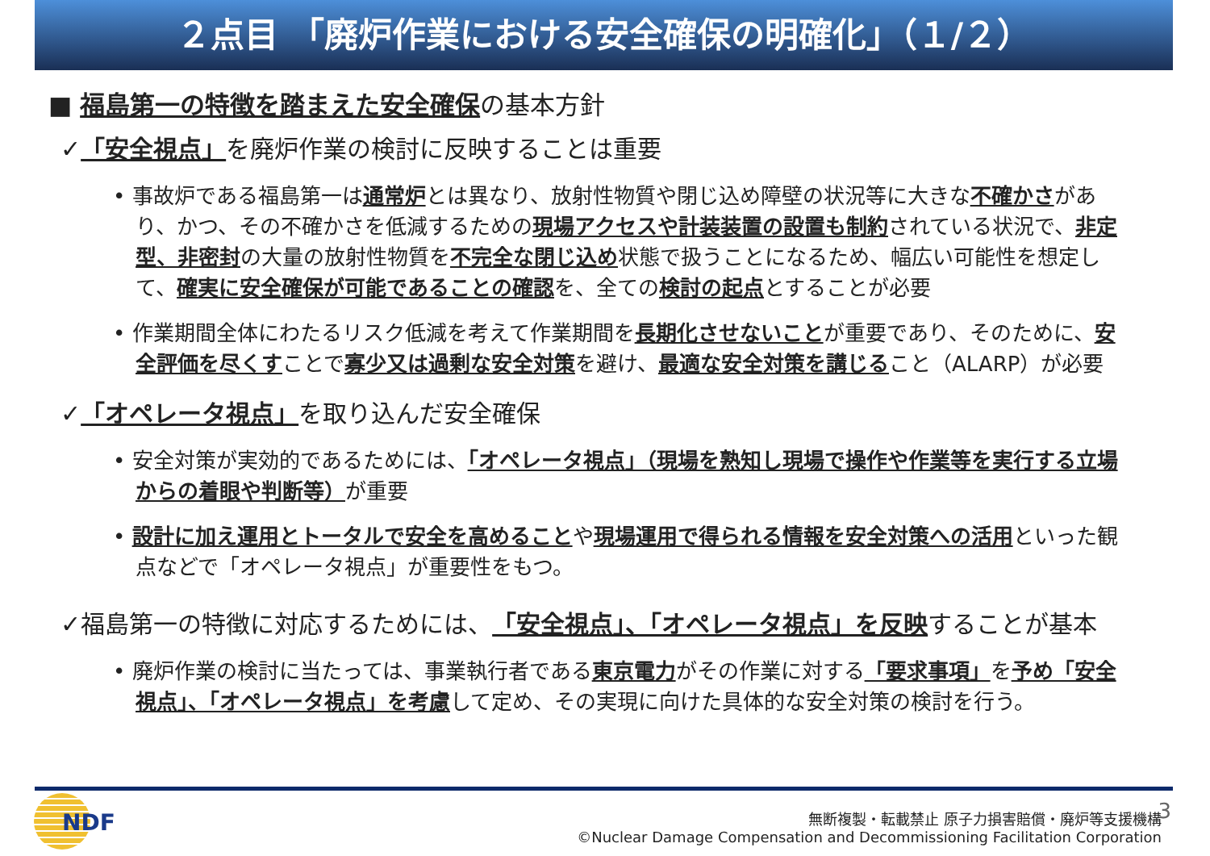２点目 「廃炉作業における安全確保の明確化」（１/２）
■ 福島第一の特徴を踏まえた安全確保の基本方針
✓「安全視点」を廃炉作業の検討に反映することは重要
• 事故炉である福島第一は通常炉とは異なり、放射性物質や閉じ込め障壁の状況等に大きな不確かさがあり、かつ、その不確かさを低減するための現場アクセスや計装装置の設置も制約されている状況で、非定型、非密封の大量の放射性物質を不完全な閉じ込め状態で扱うことになるため、幅広い可能性を想定して、確実に安全確保が可能であることの確認を、全ての検討の起点とすることが必要
• 作業期間全体にわたるリスク低減を考えて作業期間を長期化させないことが重要であり、そのために、安全評価を尽くすことで寡少又は過剰な安全対策を避け、最適な安全対策を講じること（ALARP）が必要
✓「オペレータ視点」を取り込んだ安全確保
• 安全対策が実効的であるためには、「オペレータ視点」（現場を熟知し現場で操作や作業等を実行する立場からの着眼や判断等）が重要
• 設計に加え運用とトータルで安全を高めることや現場運用で得られる情報を安全対策への活用といった観点などで「オペレータ視点」が重要性をもつ。
✓福島第一の特徴に対応するためには、「安全視点」、「オペレータ視点」を反映することが基本
• 廃炉作業の検討に当たっては、事業執行者である東京電力がその作業に対する「要求事項」を予め「安全視点」、「オペレータ視点」を考慮して定め、その実現に向けた具体的な安全対策の検討を行う。
NDF
無断複製・転載禁止 原子力損害賠償・廃炉等支援機構
©Nuclear Damage Compensation and Decommissioning Facilitation Corporation
3